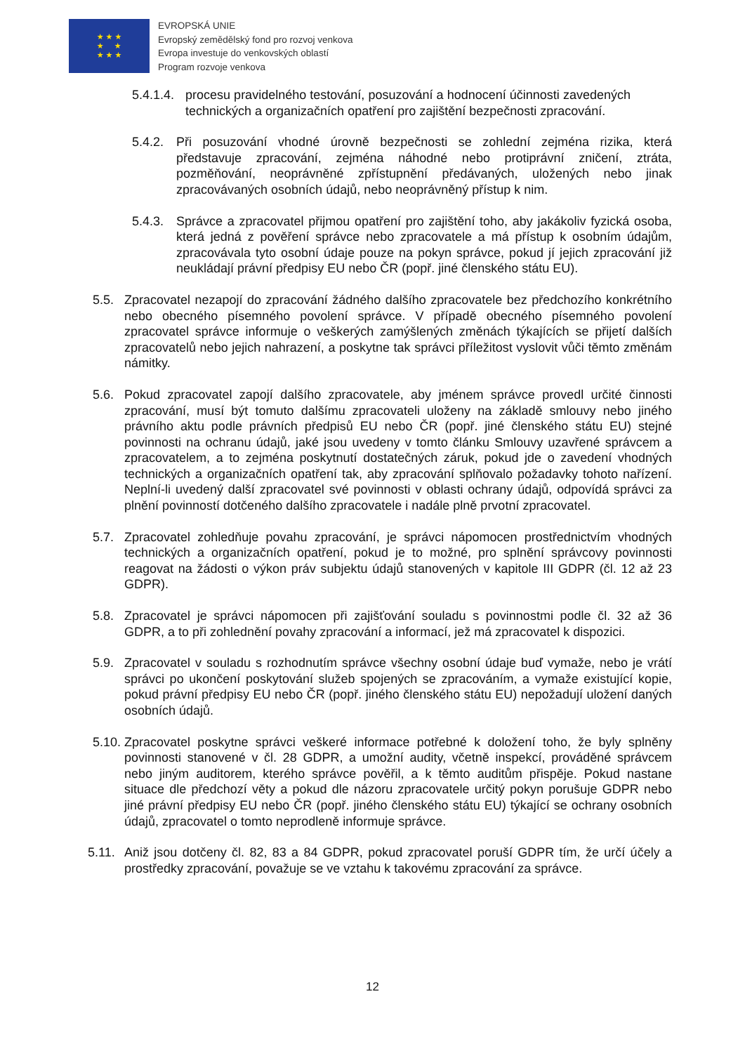★ ★ ★
★ ★
★ ★ ★
EVROPSKÁ UNIE
Evropský zemědělský fond pro rozvoj venkova
Evropa investuje do venkovských oblastí
Program rozvoje venkova
5.4.1.4. procesu pravidelného testování, posuzování a hodnocení účinnosti zavedených technických a organizačních opatření pro zajištění bezpečnosti zpracování.
5.4.2. Při posuzování vhodné úrovně bezpečnosti se zohlední zejména rizika, která představuje zpracování, zejména náhodné nebo protiprávní zničení, ztráta, pozměňování, neoprávněné zpřístupnění předávaných, uložených nebo jinak zpracovávaných osobních údajů, nebo neoprávněný přístup k nim.
5.4.3. Správce a zpracovatel přijmou opatření pro zajištění toho, aby jakákoliv fyzická osoba, která jedná z pověření správce nebo zpracovatele a má přístup k osobním údajům, zpracovávala tyto osobní údaje pouze na pokyn správce, pokud jí jejich zpracování již neukládají právní předpisy EU nebo ČR (popř. jiné členského státu EU).
5.5. Zpracovatel nezapojí do zpracování žádného dalšího zpracovatele bez předchozího konkrétního nebo obecného písemného povolení správce. V případě obecného písemného povolení zpracovatel správce informuje o veškerých zamýšlených změnách týkajících se přijetí dalších zpracovatelů nebo jejich nahrazení, a poskytne tak správci příležitost vyslovit vůči těmto změnám námitky.
5.6. Pokud zpracovatel zapojí dalšího zpracovatele, aby jménem správce provedl určité činnosti zpracování, musí být tomuto dalšímu zpracovateli uloženy na základě smlouvy nebo jiného právního aktu podle právních předpisů EU nebo ČR (popř. jiné členského státu EU) stejné povinnosti na ochranu údajů, jaké jsou uvedeny v tomto článku Smlouvy uzavřené správcem a zpracovatelem, a to zejména poskytnutí dostatečných záruk, pokud jde o zavedení vhodných technických a organizačních opatření tak, aby zpracování splňovalo požadavky tohoto nařízení. Neplní-li uvedený další zpracovatel své povinnosti v oblasti ochrany údajů, odpovídá správci za plnění povinností dotčeného dalšího zpracovatele i nadále plně prvotní zpracovatel.
5.7. Zpracovatel zohledňuje povahu zpracování, je správci nápomocen prostřednictvím vhodných technických a organizačních opatření, pokud je to možné, pro splnění správcovy povinnosti reagovat na žádosti o výkon práv subjektu údajů stanovených v kapitole III GDPR (čl. 12 až 23 GDPR).
5.8. Zpracovatel je správci nápomocen při zajišťování souladu s povinnostmi podle čl. 32 až 36 GDPR, a to při zohlednění povahy zpracování a informací, jež má zpracovatel k dispozici.
5.9. Zpracovatel v souladu s rozhodnutím správce všechny osobní údaje buď vymaže, nebo je vrátí správci po ukončení poskytování služeb spojených se zpracováním, a vymaže existující kopie, pokud právní předpisy EU nebo ČR (popř. jiného členského státu EU) nepožadují uložení daných osobních údajů.
5.10. Zpracovatel poskytne správci veškeré informace potřebné k doložení toho, že byly splněny povinnosti stanovené v čl. 28 GDPR, a umožní audity, včetně inspekcí, prováděné správcem nebo jiným auditorem, kterého správce pověřil, a k těmto auditům přispěje. Pokud nastane situace dle předchozí věty a pokud dle názoru zpracovatele určitý pokyn porušuje GDPR nebo jiné právní předpisy EU nebo ČR (popř. jiného členského státu EU) týkající se ochrany osobních údajů, zpracovatel o tomto neprodleně informuje správce.
5.11. Aniž jsou dotčeny čl. 82, 83 a 84 GDPR, pokud zpracovatel poruší GDPR tím, že určí účely a prostředky zpracování, považuje se ve vztahu k takovému zpracování za správce.
12